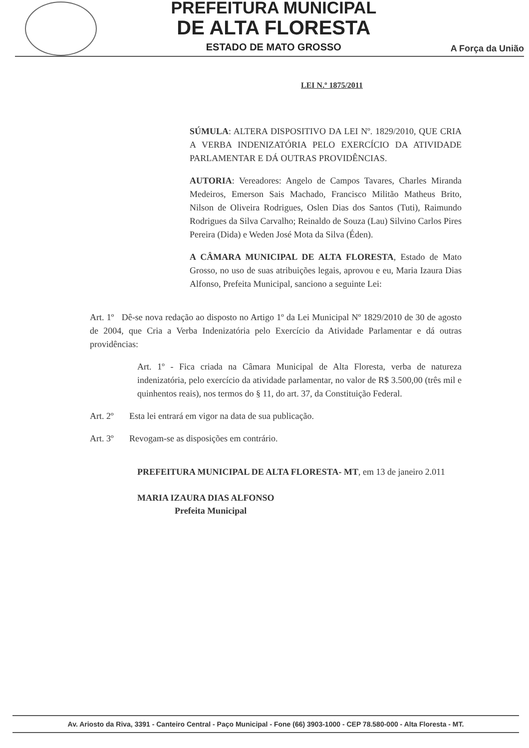PREFEITURA MUNICIPAL
DE ALTA FLORESTA
ESTADO DE MATO GROSSO
A Força da União
LEI N.º 1875/2011
SÚMULA: ALTERA DISPOSITIVO DA LEI Nº. 1829/2010, QUE CRIA A VERBA INDENIZATÓRIA PELO EXERCÍCIO DA ATIVIDADE PARLAMENTAR E DÁ OUTRAS PROVIDÊNCIAS.
AUTORIA: Vereadores: Angelo de Campos Tavares, Charles Miranda Medeiros, Emerson Sais Machado, Francisco Militão Matheus Brito, Nilson de Oliveira Rodrigues, Oslen Dias dos Santos (Tuti), Raimundo Rodrigues da Silva Carvalho; Reinaldo de Souza (Lau) Silvino Carlos Pires Pereira (Dida) e Weden José Mota da Silva (Éden).
A CÂMARA MUNICIPAL DE ALTA FLORESTA, Estado de Mato Grosso, no uso de suas atribuições legais, aprovou e eu, Maria Izaura Dias Alfonso, Prefeita Municipal, sanciono a seguinte Lei:
Art. 1º Dê-se nova redação ao disposto no Artigo 1º da Lei Municipal Nº 1829/2010 de 30 de agosto de 2004, que Cria a Verba Indenizatória pelo Exercício da Atividade Parlamentar e dá outras providências:
Art. 1º - Fica criada na Câmara Municipal de Alta Floresta, verba de natureza indenizatória, pelo exercício da atividade parlamentar, no valor de R$ 3.500,00 (três mil e quinhentos reais), nos termos do § 11, do art. 37, da Constituição Federal.
Art. 2º Esta lei entrará em vigor na data de sua publicação.
Art. 3º Revogam-se as disposições em contrário.
PREFEITURA MUNICIPAL DE ALTA FLORESTA- MT, em 13 de janeiro 2.011
MARIA IZAURA DIAS ALFONSO
Prefeita Municipal
Av. Ariosto da Riva, 3391 - Canteiro Central - Paço Municipal - Fone (66) 3903-1000 - CEP 78.580-000 - Alta Floresta - MT.